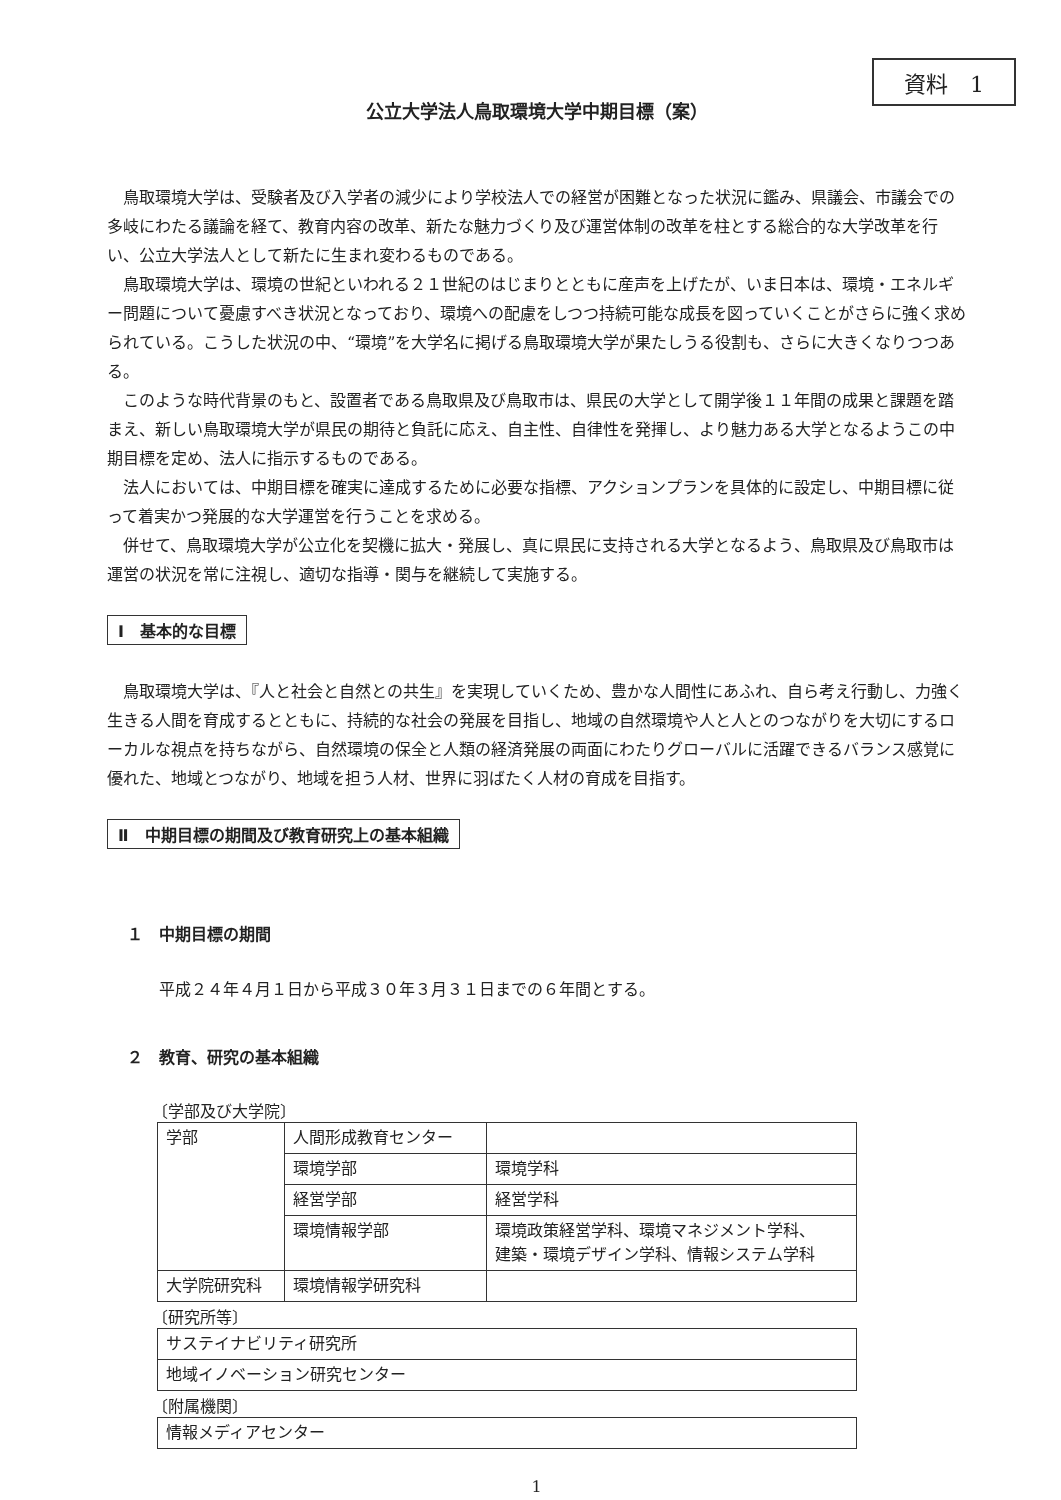資料　1
公立大学法人鳥取環境大学中期目標（案）
鳥取環境大学は、受験者及び入学者の減少により学校法人での経営が困難となった状況に鑑み、県議会、市議会での多岐にわたる議論を経て、教育内容の改革、新たな魅力づくり及び運営体制の改革を柱とする総合的な大学改革を行い、公立大学法人として新たに生まれ変わるものである。
鳥取環境大学は、環境の世紀といわれる２１世紀のはじまりとともに産声を上げたが、いま日本は、環境・エネルギー問題について憂慮すべき状況となっており、環境への配慮をしつつ持続可能な成長を図っていくことがさらに強く求められている。こうした状況の中、“環境”を大学名に掲げる鳥取環境大学が果たしうる役割も、さらに大きくなりつつある。
このような時代背景のもと、設置者である鳥取県及び鳥取市は、県民の大学として開学後１１年間の成果と課題を踏まえ、新しい鳥取環境大学が県民の期待と負託に応え、自主性、自律性を発揮し、より魅力ある大学となるようこの中期目標を定め、法人に指示するものである。
法人においては、中期目標を確実に達成するために必要な指標、アクションプランを具体的に設定し、中期目標に従って着実かつ発展的な大学運営を行うことを求める。
併せて、鳥取環境大学が公立化を契機に拡大・発展し、真に県民に支持される大学となるよう、鳥取県及び鳥取市は運営の状況を常に注視し、適切な指導・関与を継続して実施する。
Ⅰ　基本的な目標
鳥取環境大学は、『人と社会と自然との共生』を実現していくため、豊かな人間性にあふれ、自ら考え行動し、力強く生きる人間を育成するとともに、持続的な社会の発展を目指し、地域の自然環境や人と人とのつながりを大切にするローカルな視点を持ちながら、自然環境の保全と人類の経済発展の両面にわたりグローバルに活躍できるバランス感覚に優れた、地域とつながり、地域を担う人材、世界に羽ばたく人材の育成を目指す。
Ⅱ　中期目標の期間及び教育研究上の基本組織
１　中期目標の期間
平成２４年４月１日から平成３０年３月３１日までの６年間とする。
２　教育、研究の基本組織
〔学部及び大学院〕
| 学部 | 人間形成教育センター | |
| | 環境学部 | 環境学科 |
| | 経営学部 | 経営学科 |
| | 環境情報学部 | 環境政策経営学科、環境マネジメント学科、 建築・環境デザイン学科、情報システム学科 |
| 大学院研究科 | 環境情報学研究科 | |
〔研究所等〕
| サステイナビリティ研究所 |
| 地域イノベーション研究センター |
〔附属機関〕
| 情報メディアセンター |
1